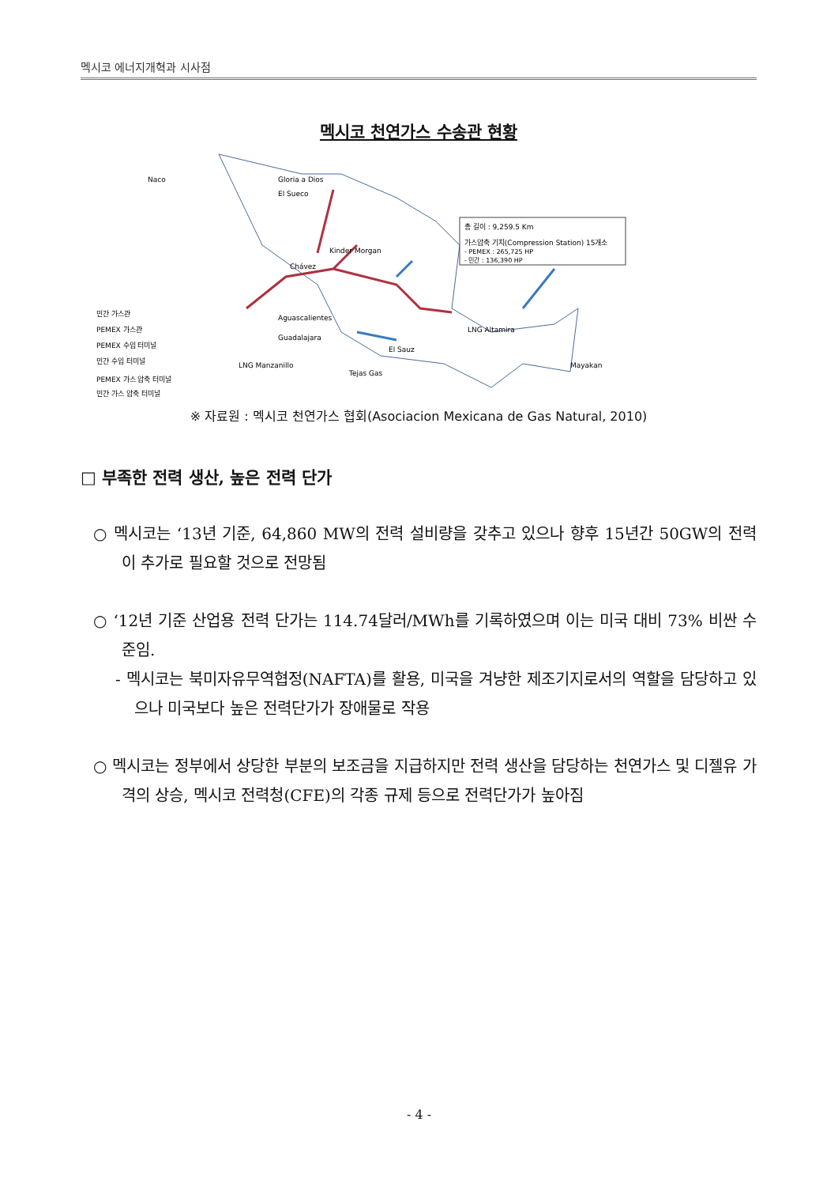멕시코 에너지개혁과 시사점
멕시코 천연가스 수송관 현황
총 길이 : 9,259.5 Km
가스압축 기지(Compression Station) 15개소
- PEMEX : 265,725 HP
- 민간 : 136,390 HP
민간 가스관
PEMEX 가스관
PEMEX 수입 터미널
민간 수입 터미널
PEMEX 가스 압축 터미널
민간 가스 압축 터미널
Naco
Gloria a Dios
El Sueco
Kinder Morgan
Chávez
Aguascalientes
Guadalajara
LNG Altamira
LNG Manzanillo
Mayakan
El Sauz
Tejas Gas
※ 자료원 : 멕시코 천연가스 협회(Asociacion Mexicana de Gas Natural, 2010)
□ 부족한 전력 생산, 높은 전력 단가
○ 멕시코는 ‘13년 기준, 64,860 MW의 전력 설비량을 갖추고 있으나 향후 15년간 50GW의 전력이 추가로 필요할 것으로 전망됨
○ ‘12년 기준 산업용 전력 단가는 114.74달러/MWh를 기록하였으며 이는 미국 대비 73% 비싼 수준임.
- 멕시코는 북미자유무역협정(NAFTA)를 활용, 미국을 겨냥한 제조기지로서의 역할을 담당하고 있으나 미국보다 높은 전력단가가 장애물로 작용
○ 멕시코는 정부에서 상당한 부분의 보조금을 지급하지만 전력 생산을 담당하는 천연가스 및 디젤유 가격의 상승, 멕시코 전력청(CFE)의 각종 규제 등으로 전력단가가 높아짐
- 4 -